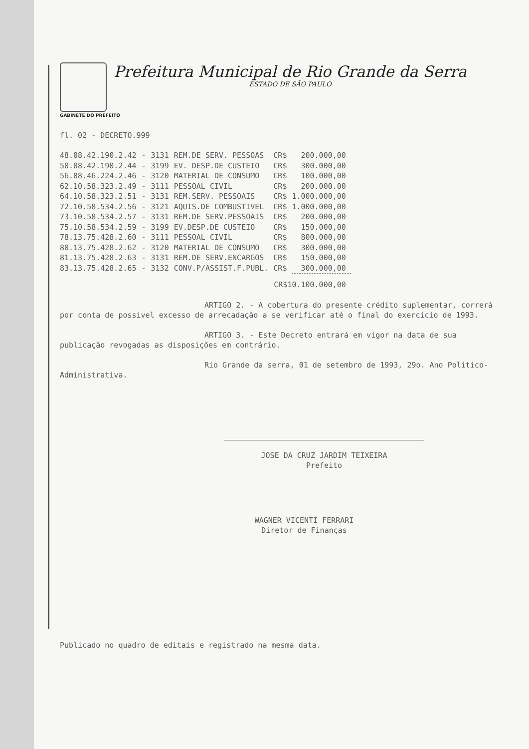Prefeitura Municipal de Rio Grande da Serra
ESTADO DE SÃO PAULO
GABINETE DO PREFEITO
fl. 02 - DECRETO.999
| 48.08.42.190.2.42 | - | 3131 | REM.DE SERV. PESSOAS | CR$ | 200.000,00 |
| 50.08.42.190.2.44 | - | 3199 | EV. DESP.DE CUSTEIO | CR$ | 300.000,00 |
| 56.08.46.224.2.46 | - | 3120 | MATERIAL DE CONSUMO | CR$ | 100.000,00 |
| 62.10.58.323.2.49 | - | 3111 | PESSOAL CIVIL | CR$ | 200.000.00 |
| 64.10.58.323.2.51 | - | 3131 | REM.SERV. PESSOAIS | CR$ | 1.000.000,00 |
| 72.10.58.534.2.56 | - | 3121 | AQUIS.DE COMBUSTIVEL | CR$ | 1.000.000,00 |
| 73.10.58.534.2.57 | - | 3131 | REM.DE SERV.PESSOAIS | CR$ | 200.000,00 |
| 75.10.58.534.2.59 | - | 3199 | EV.DESP.DE CUSTEIO | CR$ | 150.000,00 |
| 78.13.75.428.2.60 | - | 3111 | PESSOAL CIVIL | CR$ | 800.000,00 |
| 80.13.75.428.2.62 | - | 3120 | MATERIAL DE CONSUMO | CR$ | 300.000,00 |
| 81.13.75.428.2.63 | - | 3131 | REM.DE SERV.ENCARGOS | CR$ | 150.000,00 |
| 83.13.75.428.2.65 | - | 3132 | CONV.P/ASSIST.F.PUBL. | CR$ | 300.000,00 |
| | | | | CR$10.100.000,00 | |
ARTIGO 2. - A cobertura do presente crédito suplementar, correrá por conta de possivel excesso de arrecadação a se verificar até o final do exercício de 1993.
ARTIGO 3. - Este Decreto entrará em vigor na data de sua publicação revogadas as disposições em contrário.
Rio Grande da serra, 01 de setembro de 1993, 29o. Ano Politico-Administrativa.
JOSE DA CRUZ JARDIM TEIXEIRA
Prefeito
WAGNER VICENTI FERRARI
Diretor de Finanças
Publicado no quadro de editais e registrado na mesma data.